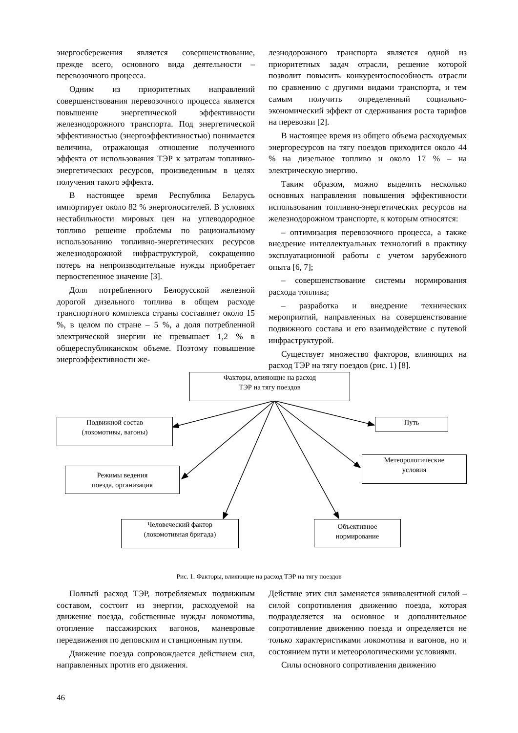энергосбережения является совершенствование, прежде всего, основного вида деятельности – перевозочного процесса.
Одним из приоритетных направлений совершенствования перевозочного процесса является повышение энергетической эффективности железнодорожного транспорта. Под энергетической эффективностью (энергоэффективностью) понимается величина, отражающая отношение полученного эффекта от использования ТЭР к затратам топливно-энергетических ресурсов, произведенным в целях получения такого эффекта.
В настоящее время Республика Беларусь импортирует около 82 % энергоносителей. В условиях нестабильности мировых цен на углеводородное топливо решение проблемы по рациональному использованию топливно-энергетических ресурсов железнодорожной инфраструктурой, сокращению потерь на непроизводительные нужды приобретает первостепенное значение [3].
Доля потребленного Белорусской железной дорогой дизельного топлива в общем расходе транспортного комплекса страны составляет около 15 %, в целом по стране – 5 %, а доля потребленной электрической энергии не превышает 1,2 % в общереспубликанском объеме. Поэтому повышение энергоэффективности же-
лезнодорожного транспорта является одной из приоритетных задач отрасли, решение которой позволит повысить конкурентоспособность отрасли по сравнению с другими видами транспорта, и тем самым получить определенный социально-экономический эффект от сдерживания роста тарифов на перевозки [2].
В настоящее время из общего объема расходуемых энергоресурсов на тягу поездов приходится около 44 % на дизельное топливо и около 17 % – на электрическую энергию.
Таким образом, можно выделить несколько основных направления повышения эффективности использования топливно-энергетических ресурсов на железнодорожном транспорте, к которым относятся:
– оптимизация перевозочного процесса, а также внедрение интеллектуальных технологий в практику эксплуатационной работы с учетом зарубежного опыта [6, 7];
– совершенствование системы нормирования расхода топлива;
– разработка и внедрение технических мероприятий, направленных на совершенствование подвижного состава и его взаимодействие с путевой инфраструктурой.
Существует множество факторов, влияющих на расход ТЭР на тягу поездов (рис. 1) [8].
Факторы, влияющие на расход
ТЭР на тягу поездов
Подвижной состав
(локомотивы, вагоны)
Путь
Режимы ведения
поезда, организация
Метеорологические
условия
Человеческий фактор
(локомотивная бригада)
Объективное
нормирование
Рис. 1. Факторы, влияющие на расход ТЭР на тягу поездов
Полный расход ТЭР, потребляемых подвижным составом, состоит из энергии, расходуемой на движение поезда, собственные нужды локомотива, отопление пассажирских вагонов, маневровые передвижения по деповским и станционным путям.
Движение поезда сопровождается действием сил, направленных против его движения.
Действие этих сил заменяется эквивалентной силой – силой сопротивления движению поезда, которая подразделяется на основное и дополнительное сопротивление движению поезда и определяется не только характеристиками локомотива и вагонов, но и состоянием пути и метеорологическими условиями.
Силы основного сопротивления движению
46